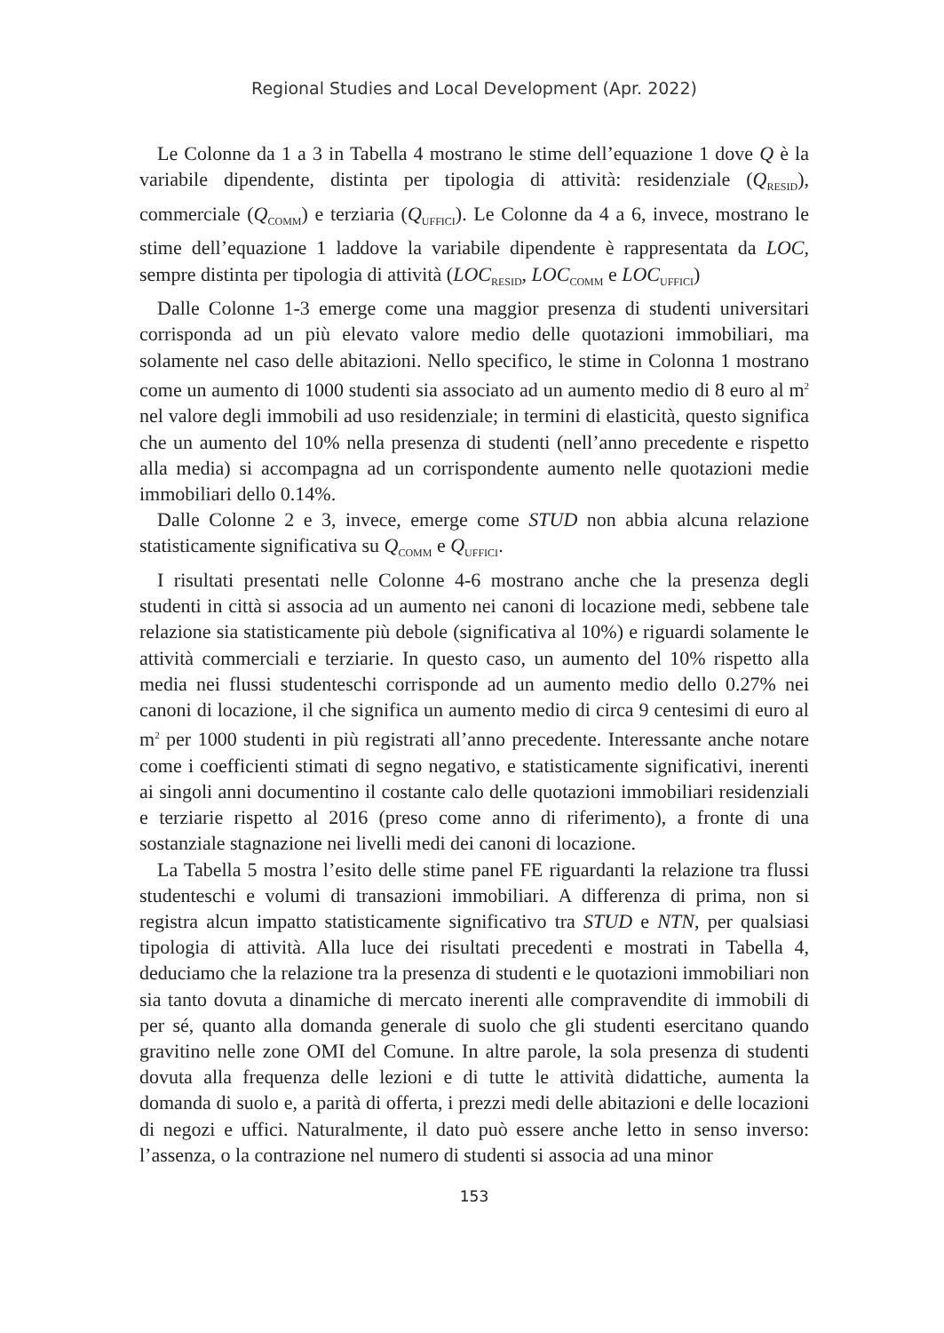Regional Studies and Local Development (Apr. 2022)
Le Colonne da 1 a 3 in Tabella 4 mostrano le stime dell’equazione 1 dove Q è la variabile dipendente, distinta per tipologia di attività: residenziale (Q<sub>RESID</sub>), commerciale (Q<sub>COMM</sub>) e terziaria (Q<sub>UFFICI</sub>). Le Colonne da 4 a 6, invece, mostrano le stime dell’equazione 1 laddove la variabile dipendente è rappresentata da LOC, sempre distinta per tipologia di attività (LOC<sub>RESID</sub>, LOC<sub>COMM</sub> e LOC<sub>UFFICI</sub>)
Dalle Colonne 1-3 emerge come una maggior presenza di studenti universitari corrisponda ad un più elevato valore medio delle quotazioni immobiliari, ma solamente nel caso delle abitazioni. Nello specifico, le stime in Colonna 1 mostrano come un aumento di 1000 studenti sia associato ad un aumento medio di 8 euro al m<sup>2</sup> nel valore degli immobili ad uso residenziale; in termini di elasticità, questo significa che un aumento del 10% nella presenza di studenti (nell’anno precedente e rispetto alla media) si accompagna ad un corrispondente aumento nelle quotazioni medie immobiliari dello 0.14%.
Dalle Colonne 2 e 3, invece, emerge come STUD non abbia alcuna relazione statisticamente significativa su Q<sub>COMM</sub> e Q<sub>UFFICI</sub>.
I risultati presentati nelle Colonne 4-6 mostrano anche che la presenza degli studenti in città si associa ad un aumento nei canoni di locazione medi, sebbene tale relazione sia statisticamente più debole (significativa al 10%) e riguardi solamente le attività commerciali e terziarie. In questo caso, un aumento del 10% rispetto alla media nei flussi studenteschi corrisponde ad un aumento medio dello 0.27% nei canoni di locazione, il che significa un aumento medio di circa 9 centesimi di euro al m<sup>2</sup> per 1000 studenti in più registrati all’anno precedente. Interessante anche notare come i coefficienti stimati di segno negativo, e statisticamente significativi, inerenti ai singoli anni documentino il costante calo delle quotazioni immobiliari residenziali e terziarie rispetto al 2016 (preso come anno di riferimento), a fronte di una sostanziale stagnazione nei livelli medi dei canoni di locazione.
La Tabella 5 mostra l’esito delle stime panel FE riguardanti la relazione tra flussi studenteschi e volumi di transazioni immobiliari. A differenza di prima, non si registra alcun impatto statisticamente significativo tra STUD e NTN, per qualsiasi tipologia di attività. Alla luce dei risultati precedenti e mostrati in Tabella 4, deduciamo che la relazione tra la presenza di studenti e le quotazioni immobiliari non sia tanto dovuta a dinamiche di mercato inerenti alle compravendite di immobili di per sé, quanto alla domanda generale di suolo che gli studenti esercitano quando gravitino nelle zone OMI del Comune. In altre parole, la sola presenza di studenti dovuta alla frequenza delle lezioni e di tutte le attività didattiche, aumenta la domanda di suolo e, a parità di offerta, i prezzi medi delle abitazioni e delle locazioni di negozi e uffici. Naturalmente, il dato può essere anche letto in senso inverso: l’assenza, o la contrazione nel numero di studenti si associa ad una minor
153